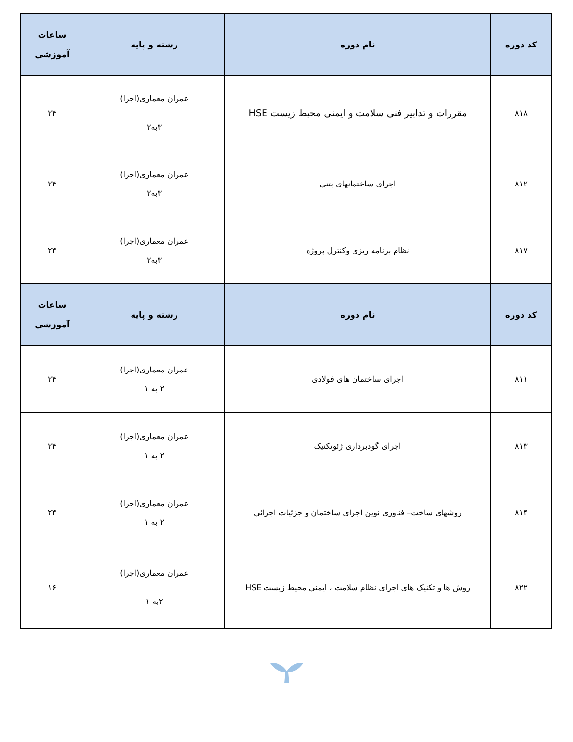| کد دوره | نام دوره | رشته و پایه | ساعات آموزشی |
| --- | --- | --- | --- |
| ۸۱۸ | مقررات و تدابیر فنی سلامت و ایمنی محیط زیست HSE | عمران معماری(اجرا) ۳به۲ | ۲۴ |
| ۸۱۲ | اجرای ساختمانهای بتنی | عمران معماری(اجرا) ۳به۲ | ۲۴ |
| ۸۱۷ | نظام برنامه ریزی وکنترل پروژه | عمران معماری(اجرا) ۳به۲ | ۲۴ |
| کد دوره | نام دوره | رشته و پایه | ساعات آموزشی |
| ۸۱۱ | اجرای ساختمان های فولادی | عمران معماری(اجرا) ۲ به ۱ | ۲۴ |
| ۸۱۳ | اجرای گودبرداری ژئوتکنیک | عمران معماری(اجرا) ۲ به ۱ | ۲۴ |
| ۸۱۴ | روشهای ساخت– فناوری نوین اجرای ساختمان و جزئیات اجرائی | عمران معماری(اجرا) ۲ به ۱ | ۲۴ |
| ۸۲۲ | روش ها و تکنیک های اجرای نظام سلامت ، ایمنی محیط زیست HSE | عمران معماری(اجرا) ۲به ۱ | ۱۶ |